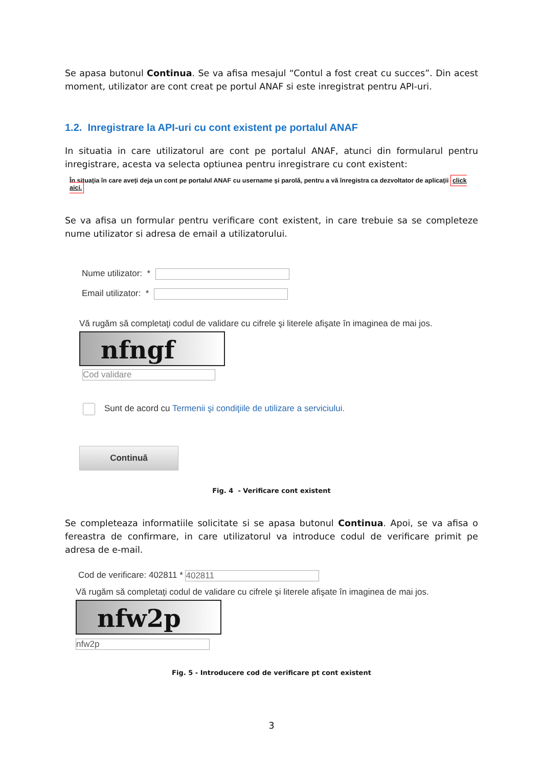Se apasa butonul Continua. Se va afisa mesajul “Contul a fost creat cu succes”. Din acest moment, utilizator are cont creat pe portul ANAF si este inregistrat pentru API-uri.
1.2. Inregistrare la API-uri cu cont existent pe portalul ANAF
In situatia in care utilizatorul are cont pe portalul ANAF, atunci din formularul pentru inregistrare, acesta va selecta optiunea pentru inregistrare cu cont existent:
În situația în care aveți deja un cont pe portalul ANAF cu username și parolă, pentru a vă înregistra ca dezvoltator de aplicații click aici.
Se va afisa un formular pentru verificare cont existent, in care trebuie sa se completeze nume utilizator si adresa de email a utilizatorului.
Nume utilizator: *
Email utilizator: *
Vă rugăm să completaţi codul de validare cu cifrele şi literele afişate în imaginea de mai jos.
nfngf
Cod validare
Sunt de acord cu Termenii şi condiţiile de utilizare a serviciului.
Continuă
Fig. 4 - Verificare cont existent
Se completeaza informatiile solicitate si se apasa butonul Continua. Apoi, se va afisa o fereastra de confirmare, in care utilizatorul va introduce codul de verificare primit pe adresa de e-mail.
Cod de verificare: 402811 * 402811
Vă rugăm să completaţi codul de validare cu cifrele şi literele afişate în imaginea de mai jos.
nfw2p
nfw2p
Fig. 5 - Introducere cod de verificare pt cont existent
3